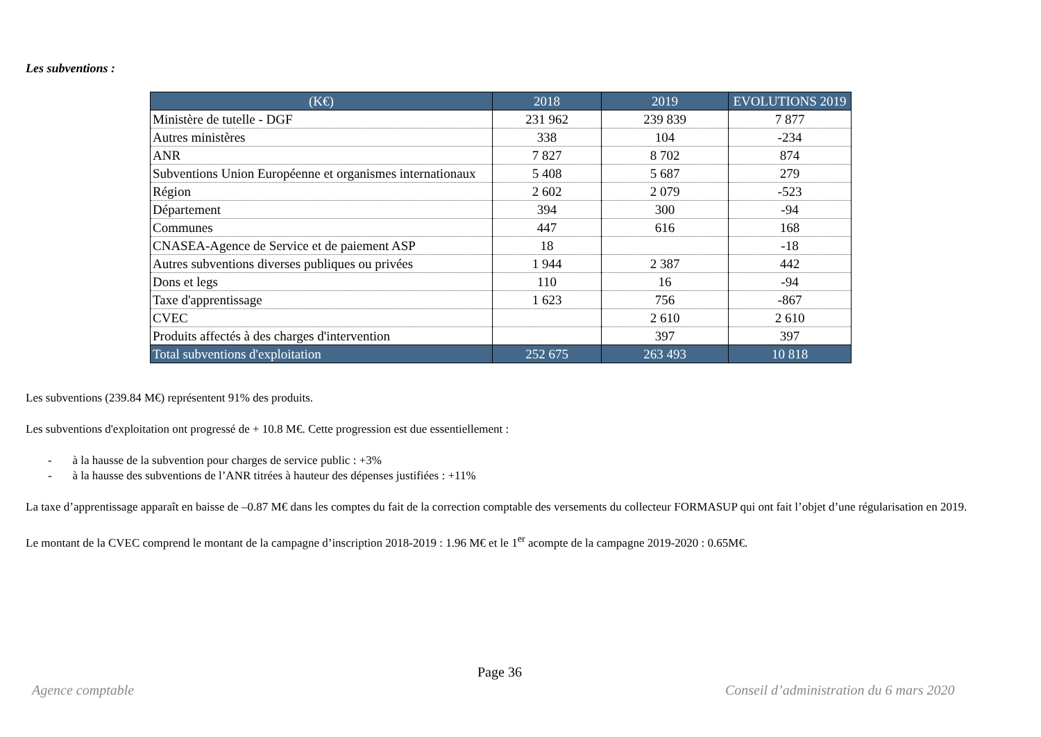Les subventions :
| (K€) | 2018 | 2019 | EVOLUTIONS 2019 |
| --- | --- | --- | --- |
| Ministère de tutelle - DGF | 231 962 | 239 839 | 7 877 |
| Autres ministères | 338 | 104 | -234 |
| ANR | 7 827 | 8 702 | 874 |
| Subventions Union Européenne et organismes internationaux | 5 408 | 5 687 | 279 |
| Région | 2 602 | 2 079 | -523 |
| Département | 394 | 300 | -94 |
| Communes | 447 | 616 | 168 |
| CNASEA-Agence de Service et de paiement ASP | 18 | | -18 |
| Autres subventions diverses publiques ou privées | 1 944 | 2 387 | 442 |
| Dons et legs | 110 | 16 | -94 |
| Taxe d'apprentissage | 1 623 | 756 | -867 |
| CVEC | | 2 610 | 2 610 |
| Produits affectés à des charges d'intervention | | 397 | 397 |
| Total subventions d'exploitation | 252 675 | 263 493 | 10 818 |
Les subventions (239.84 M€) représentent 91% des produits.
Les subventions d'exploitation ont progressé de + 10.8 M€. Cette progression est due essentiellement :
- à la hausse de la subvention pour charges de service public : +3%
- à la hausse des subventions de l’ANR titrées à hauteur des dépenses justifiées : +11%
La taxe d’apprentissage apparaît en baisse de –0.87 M€ dans les comptes du fait de la correction comptable des versements du collecteur FORMASUP qui ont fait l’objet d’une régularisation en 2019.
Le montant de la CVEC comprend le montant de la campagne d’inscription 2018-2019 : 1.96 M€ et le 1<sup>er</sup> acompte de la campagne 2019-2020 : 0.65M€.
Page 36
Agence comptable
Conseil d’administration du 6 mars 2020